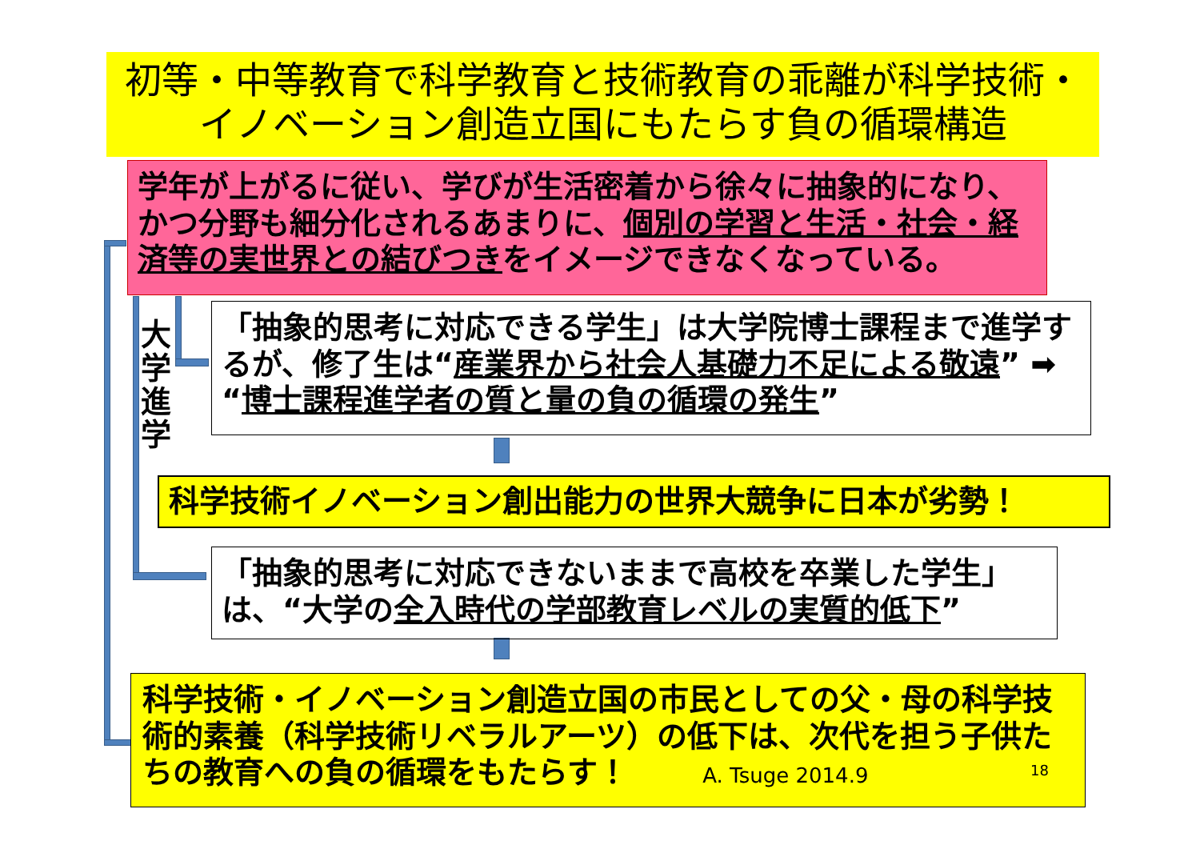初等・中等教育で科学教育と技術教育の乖離が科学技術・イノベーション創造立国にもたらす負の循環構造
学年が上がるに従い、学びが生活密着から徐々に抽象的になり、かつ分野も細分化されるあまりに、個別の学習と生活・社会・経済等の実世界との結びつきをイメージできなくなっている。
大学進学
「抽象的思考に対応できる学生」は大学院博士課程まで進学するが、修了生は“産業界から社会人基礎力不足による敬遠” ➡ “博士課程進学者の質と量の負の循環の発生”
科学技術イノベーション創出能力の世界大競争に日本が劣勢！
「抽象的思考に対応できないままで高校を卒業した学生」は、“大学の全入時代の学部教育レベルの実質的低下”
科学技術・イノベーション創造立国の市民としての父・母の科学技術的素養（科学技術リベラルアーツ）の低下は、次代を担う子供たちの教育への負の循環をもたらす！ A. Tsuge 2014.9
18